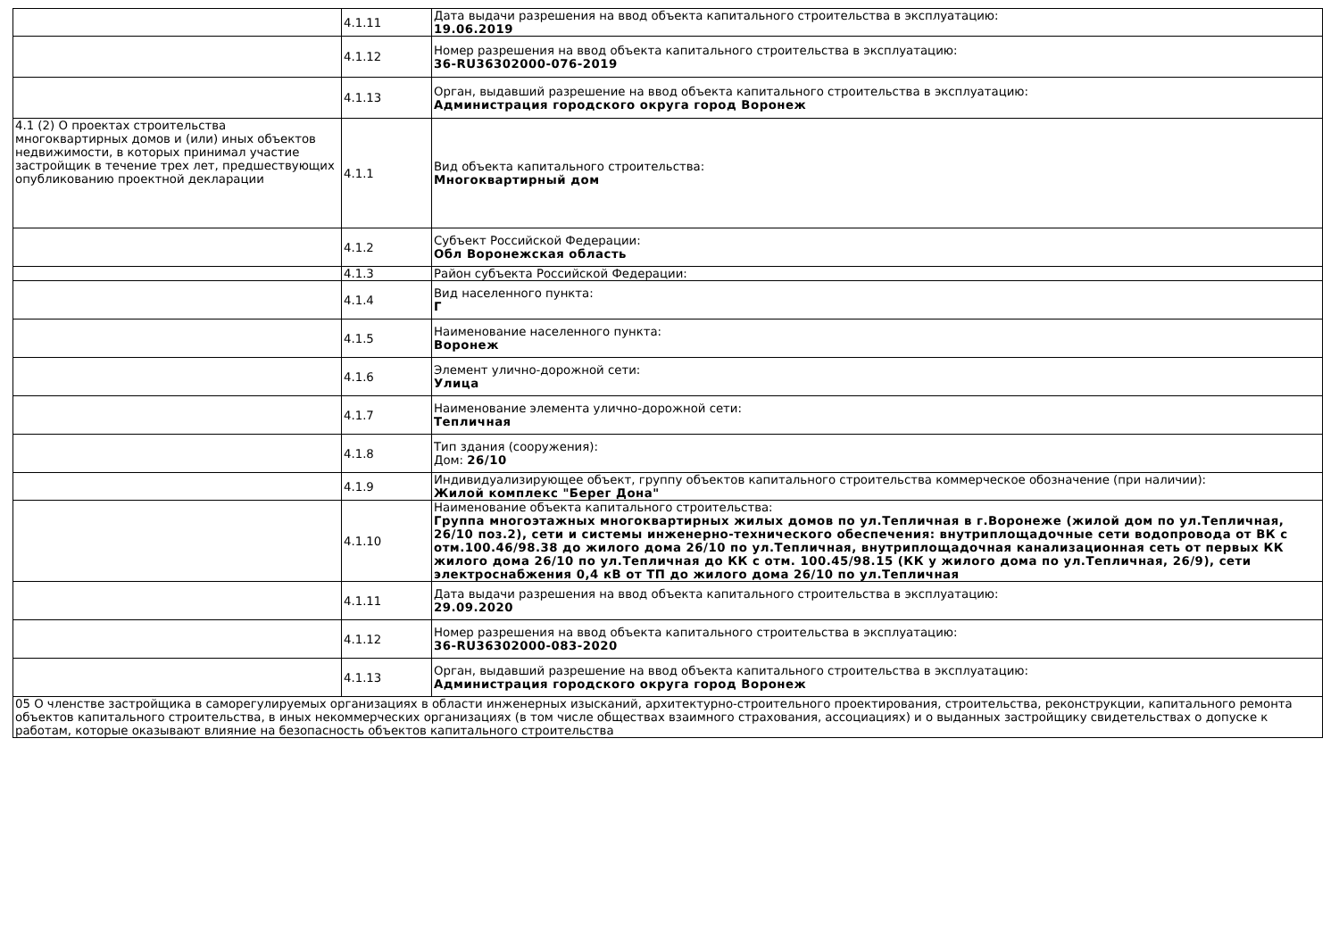| | 4.1.11 | Дата выдачи разрешения на ввод объекта капитального строительства в эксплуатацию: 19.06.2019 |
| | 4.1.12 | Номер разрешения на ввод объекта капитального строительства в эксплуатацию: 36-RU36302000-076-2019 |
| | 4.1.13 | Орган, выдавший разрешение на ввод объекта капитального строительства в эксплуатацию: Администрация городского округа город Воронеж |
| 4.1 (2) О проектах строительства многоквартирных домов и (или) иных объектов недвижимости, в которых принимал участие застройщик в течение трех лет, предшествующих опубликованию проектной декларации | 4.1.1 | Вид объекта капитального строительства: Многоквартирный дом |
| | 4.1.2 | Субъект Российской Федерации: Обл Воронежская область |
| | 4.1.3 | Район субъекта Российской Федерации: |
| | 4.1.4 | Вид населенного пункта: Г |
| | 4.1.5 | Наименование населенного пункта: Воронеж |
| | 4.1.6 | Элемент улично-дорожной сети: Улица |
| | 4.1.7 | Наименование элемента улично-дорожной сети: Тепличная |
| | 4.1.8 | Тип здания (сооружения): Дом: 26/10 |
| | 4.1.9 | Индивидуализирующее объект, группу объектов капитального строительства коммерческое обозначение (при наличии): Жилой комплекс "Берег Дона" |
| | 4.1.10 | Наименование объекта капитального строительства: Группа многоэтажных многоквартирных жилых домов по ул.Тепличная в г.Воронеже (жилой дом по ул.Тепличная, 26/10 поз.2), сети и системы инженерно-технического обеспечения: внутриплощадочные сети водопровода от ВК с отм.100.46/98.38 до жилого дома 26/10 по ул.Тепличная, внутриплощадочная канализационная сеть от первых КК жилого дома 26/10 по ул.Тепличная до КК с отм. 100.45/98.15 (КК у жилого дома по ул.Тепличная, 26/9), сети электроснабжения 0,4 кВ от ТП до жилого дома 26/10 по ул.Тепличная |
| | 4.1.11 | Дата выдачи разрешения на ввод объекта капитального строительства в эксплуатацию: 29.09.2020 |
| | 4.1.12 | Номер разрешения на ввод объекта капитального строительства в эксплуатацию: 36-RU36302000-083-2020 |
| | 4.1.13 | Орган, выдавший разрешение на ввод объекта капитального строительства в эксплуатацию: Администрация городского округа город Воронеж |
| 05 О членстве застройщика в саморегулируемых организациях в области инженерных изысканий, архитектурно-строительного проектирования, строительства, реконструкции, капитального ремонта объектов капитального строительства, в иных некоммерческих организациях (в том числе обществах взаимного страхования, ассоциациях) и о выданных застройщику свидетельствах о допуске к работам, которые оказывают влияние на безопасность объектов капитального строительства | | |